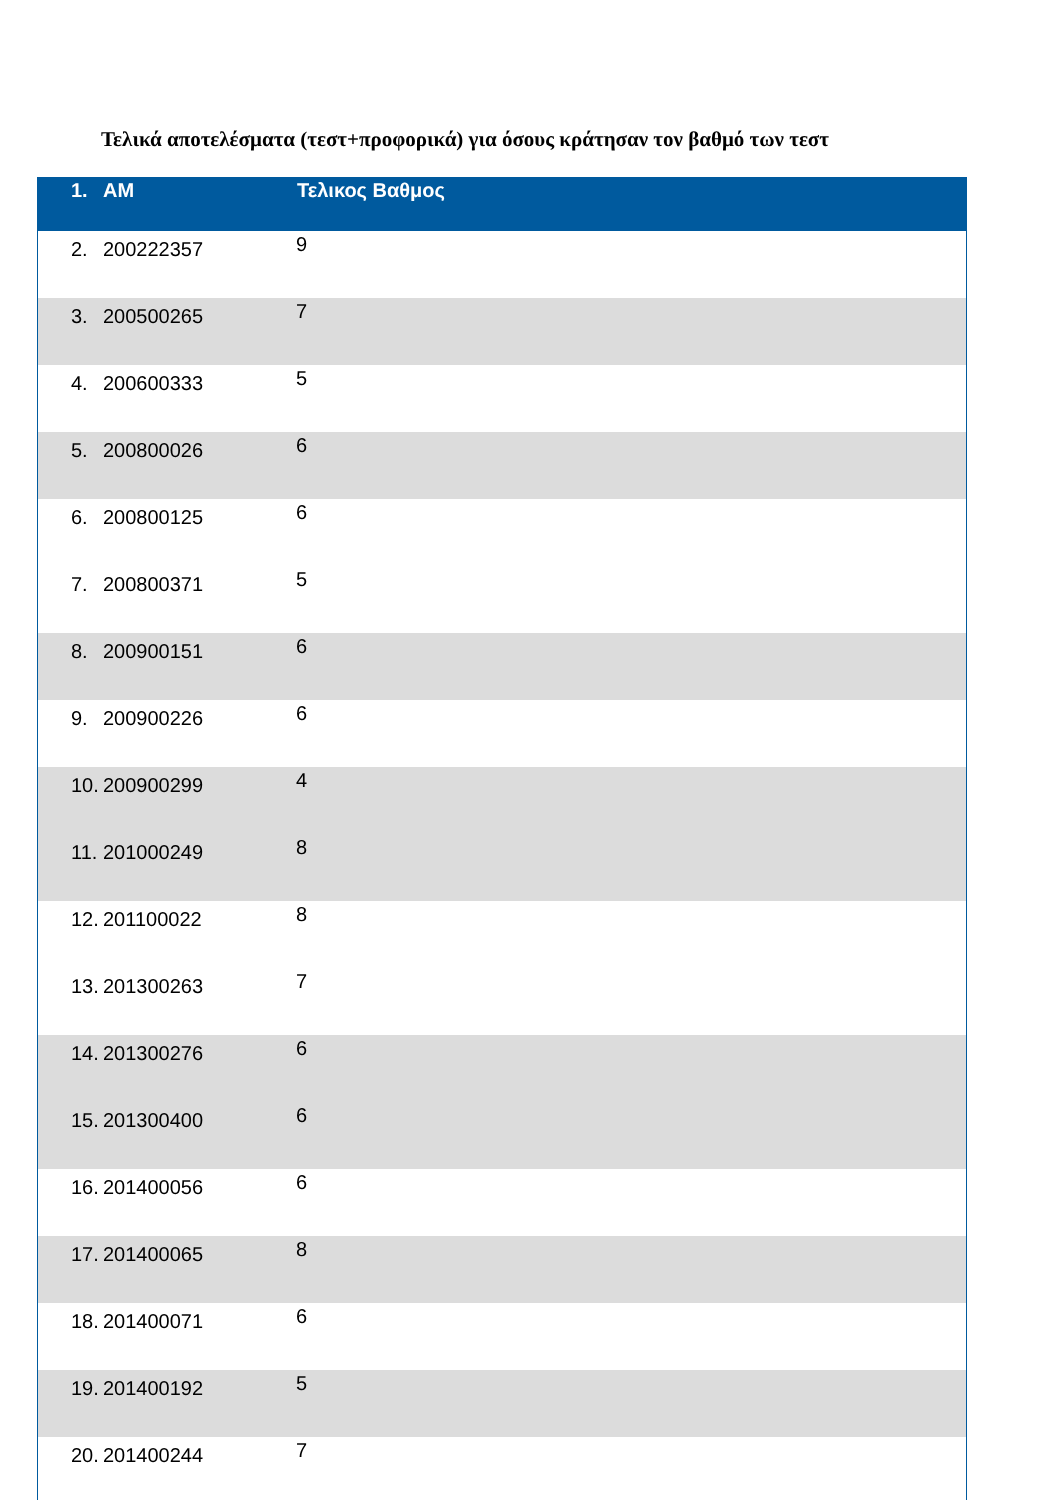Τελικά αποτελέσματα (τεστ+προφορικά) για όσους κράτησαν τον βαθμό των τεστ
| 1. AM | Τελικος Βαθμος |
| --- | --- |
| 2. 200222357 | 9 |
| 3. 200500265 | 7 |
| 4. 200600333 | 5 |
| 5. 200800026 | 6 |
| 6. 200800125 | 6 |
| 7. 200800371 | 5 |
| 8. 200900151 | 6 |
| 9. 200900226 | 6 |
| 10. 200900299 | 4 |
| 11. 201000249 | 8 |
| 12. 201100022 | 8 |
| 13. 201300263 | 7 |
| 14. 201300276 | 6 |
| 15. 201300400 | 6 |
| 16. 201400056 | 6 |
| 17. 201400065 | 8 |
| 18. 201400071 | 6 |
| 19. 201400192 | 5 |
| 20. 201400244 | 7 |